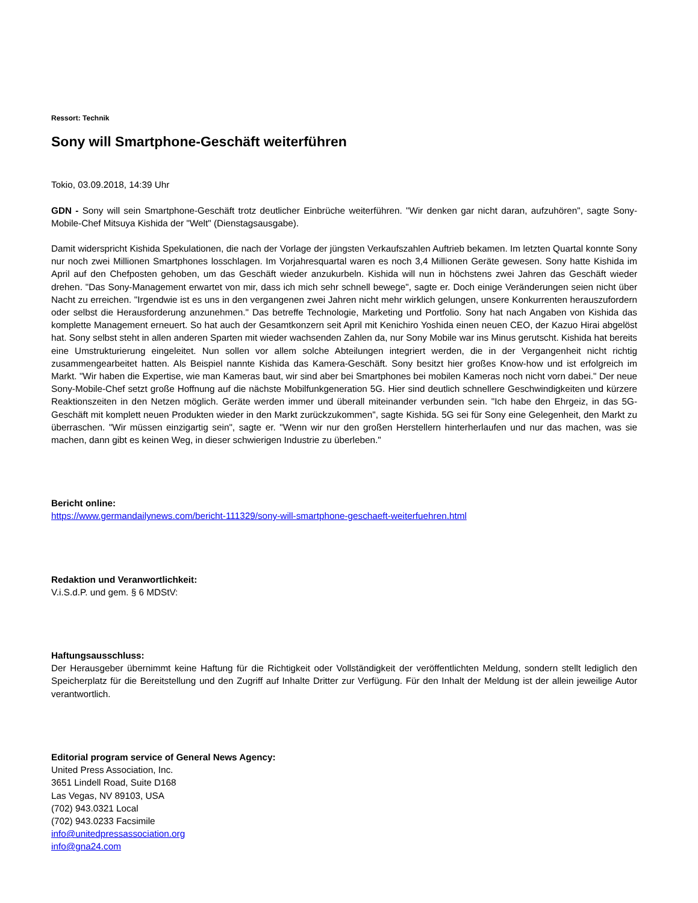Ressort: Technik
Sony will Smartphone-Geschäft weiterführen
Tokio, 03.09.2018, 14:39 Uhr
GDN - Sony will sein Smartphone-Geschäft trotz deutlicher Einbrüche weiterführen. "Wir denken gar nicht daran, aufzuhören", sagte Sony-Mobile-Chef Mitsuya Kishida der "Welt" (Dienstagsausgabe).
Damit widerspricht Kishida Spekulationen, die nach der Vorlage der jüngsten Verkaufszahlen Auftrieb bekamen. Im letzten Quartal konnte Sony nur noch zwei Millionen Smartphones losschlagen. Im Vorjahresquartal waren es noch 3,4 Millionen Geräte gewesen. Sony hatte Kishida im April auf den Chefposten gehoben, um das Geschäft wieder anzukurbeln. Kishida will nun in höchstens zwei Jahren das Geschäft wieder drehen. "Das Sony-Management erwartet von mir, dass ich mich sehr schnell bewege", sagte er. Doch einige Veränderungen seien nicht über Nacht zu erreichen. "Irgendwie ist es uns in den vergangenen zwei Jahren nicht mehr wirklich gelungen, unsere Konkurrenten herauszufordern oder selbst die Herausforderung anzunehmen." Das betreffe Technologie, Marketing und Portfolio. Sony hat nach Angaben von Kishida das komplette Management erneuert. So hat auch der Gesamtkonzern seit April mit Kenichiro Yoshida einen neuen CEO, der Kazuo Hirai abgelöst hat. Sony selbst steht in allen anderen Sparten mit wieder wachsenden Zahlen da, nur Sony Mobile war ins Minus gerutscht. Kishida hat bereits eine Umstrukturierung eingeleitet. Nun sollen vor allem solche Abteilungen integriert werden, die in der Vergangenheit nicht richtig zusammengearbeitet hatten. Als Beispiel nannte Kishida das Kamera-Geschäft. Sony besitzt hier großes Know-how und ist erfolgreich im Markt. "Wir haben die Expertise, wie man Kameras baut, wir sind aber bei Smartphones bei mobilen Kameras noch nicht vorn dabei." Der neue Sony-Mobile-Chef setzt große Hoffnung auf die nächste Mobilfunkgeneration 5G. Hier sind deutlich schnellere Geschwindigkeiten und kürzere Reaktionszeiten in den Netzen möglich. Geräte werden immer und überall miteinander verbunden sein. "Ich habe den Ehrgeiz, in das 5G-Geschäft mit komplett neuen Produkten wieder in den Markt zurückzukommen", sagte Kishida. 5G sei für Sony eine Gelegenheit, den Markt zu überraschen. "Wir müssen einzigartig sein", sagte er. "Wenn wir nur den großen Herstellern hinterherlaufen und nur das machen, was sie machen, dann gibt es keinen Weg, in dieser schwierigen Industrie zu überleben."
Bericht online:
https://www.germandailynews.com/bericht-111329/sony-will-smartphone-geschaeft-weiterfuehren.html
Redaktion und Veranwortlichkeit:
V.i.S.d.P. und gem. § 6 MDStV:
Haftungsausschluss:
Der Herausgeber übernimmt keine Haftung für die Richtigkeit oder Vollständigkeit der veröffentlichten Meldung, sondern stellt lediglich den Speicherplatz für die Bereitstellung und den Zugriff auf Inhalte Dritter zur Verfügung. Für den Inhalt der Meldung ist der allein jeweilige Autor verantwortlich.
Editorial program service of General News Agency:
United Press Association, Inc.
3651 Lindell Road, Suite D168
Las Vegas, NV 89103, USA
(702) 943.0321 Local
(702) 943.0233 Facsimile
info@unitedpressassociation.org
info@gna24.com